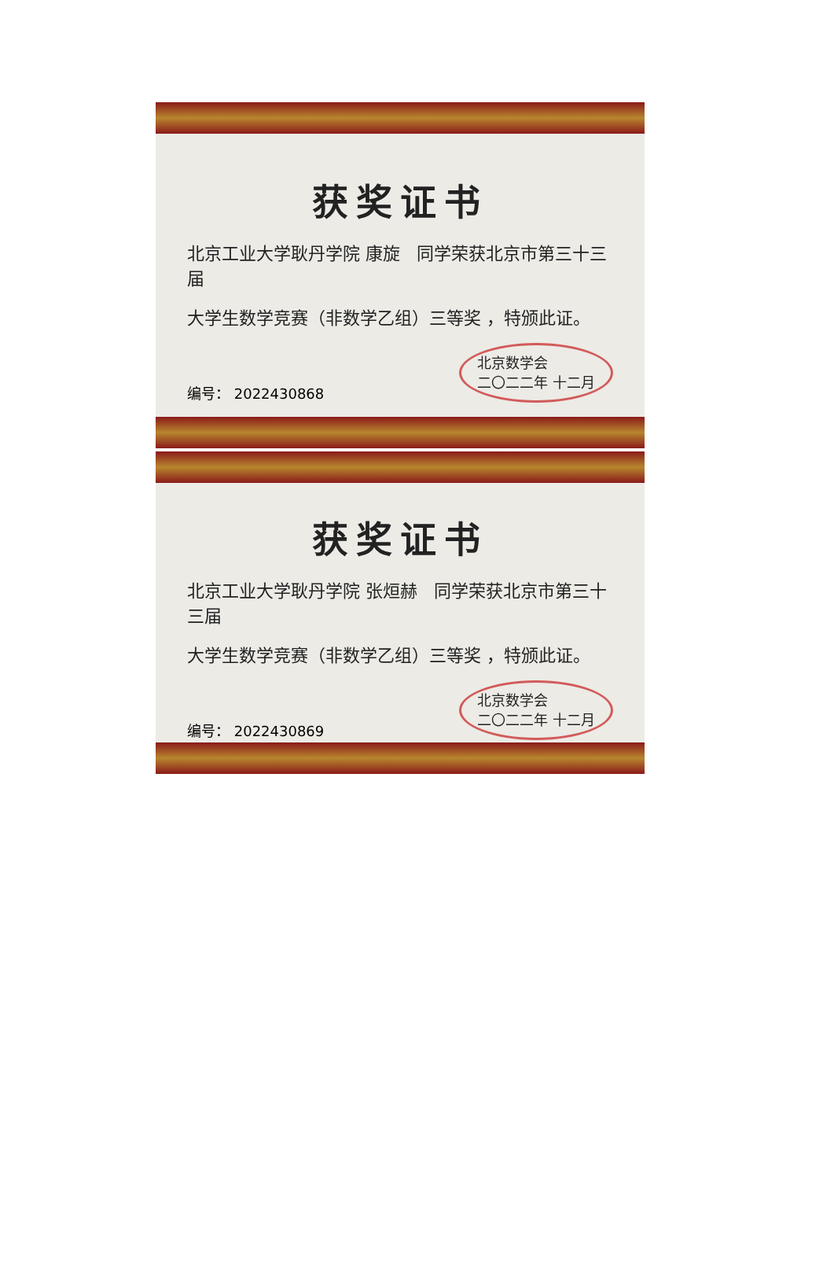获奖证书
北京工业大学耿丹学院 康旋 同学荣获北京市第三十三届
大学生数学竞赛（非数学乙组）三等奖 ，特颁此证。
编号： 2022430868 北京数学会
二〇二二年 十二月
获奖证书
北京工业大学耿丹学院 张烜赫 同学荣获北京市第三十三届
大学生数学竞赛（非数学乙组）三等奖 ，特颁此证。
编号： 2022430869 北京数学会
二〇二二年 十二月